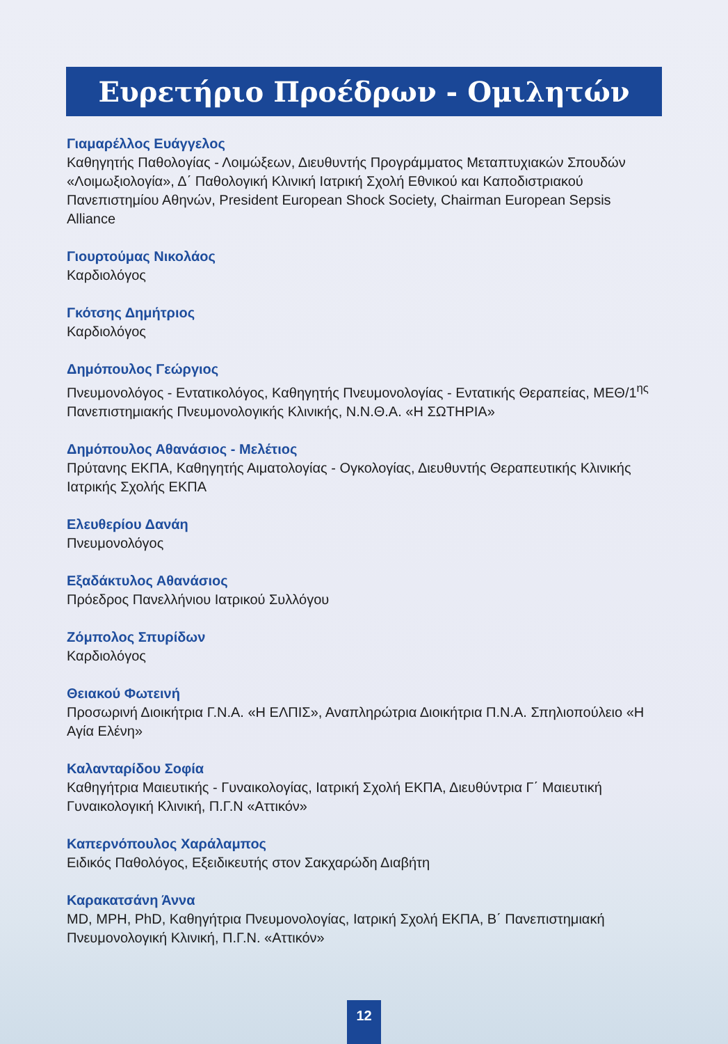Ευρετήριο Προέδρων - Ομιλητών
Γιαμαρέλλος Ευάγγελος
Καθηγητής Παθολογίας - Λοιμώξεων, Διευθυντής Προγράμματος Μεταπτυχιακών Σπουδών «Λοιμωξιολογία», Δ΄ Παθολογική Κλινική Ιατρική Σχολή Εθνικού και Καποδιστριακού Πανεπιστημίου Αθηνών, President European Shock Society, Chairman European Sepsis Alliance
Γιουρτούμας Νικολάος
Καρδιολόγος
Γκότσης Δημήτριος
Καρδιολόγος
Δημόπουλος Γεώργιος
Πνευμονολόγος - Εντατικολόγος, Καθηγητής Πνευμονολογίας - Εντατικής Θεραπείας, ΜΕΘ/1<sup>ης</sup> Πανεπιστημιακής Πνευμονολογικής Κλινικής, Ν.Ν.Θ.Α. «Η ΣΩΤΗΡΙΑ»
Δημόπουλος Αθανάσιος - Μελέτιος
Πρύτανης ΕΚΠΑ, Καθηγητής Αιματολογίας - Ογκολογίας, Διευθυντής Θεραπευτικής Κλινικής Ιατρικής Σχολής ΕΚΠΑ
Ελευθερίου Δανάη
Πνευμονολόγος
Εξαδάκτυλος Αθανάσιος
Πρόεδρος Πανελλήνιου Ιατρικού Συλλόγου
Ζόμπολος Σπυρίδων
Καρδιολόγος
Θειακού Φωτεινή
Προσωρινή Διοικήτρια Γ.Ν.Α. «Η ΕΛΠΙΣ», Αναπληρώτρια Διοικήτρια Π.Ν.Α. Σπηλιοπούλειο «Η Αγία Ελένη»
Καλανταρίδου Σοφία
Καθηγήτρια Μαιευτικής - Γυναικολογίας, Ιατρική Σχολή ΕΚΠΑ, Διευθύντρια Γ΄ Μαιευτική Γυναικολογική Κλινική, Π.Γ.Ν «Αττικόν»
Καπερνόπουλος Χαράλαμπος
Ειδικός Παθολόγος, Εξειδικευτής στον Σακχαρώδη Διαβήτη
Καρακατσάνη Άννα
MD, MPH, PhD, Καθηγήτρια Πνευμονολογίας, Ιατρική Σχολή ΕΚΠΑ, Β΄ Πανεπιστημιακή Πνευμονολογική Κλινική, Π.Γ.Ν. «Αττικόν»
12